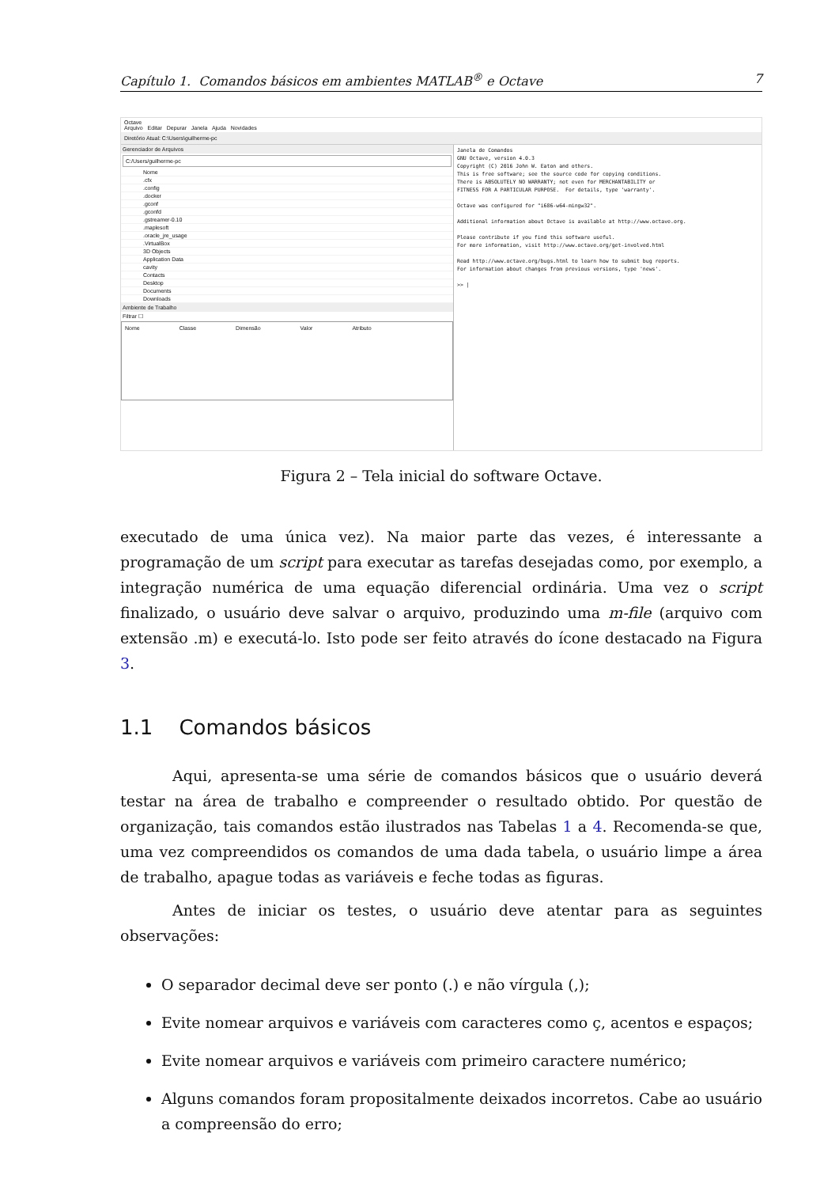Capítulo 1. Comandos básicos em ambientes MATLAB<sup>®</sup> e Octave 7
Octave
Arquivo Editar Depurar Janela Ajuda Novidades
Diretório Atual: C:\Users\guilherme-pc
Gerenciador de Arquivos
C:/Users/guilherme-pc
Nome
.cfx
.config
.docker
.gconf
.gconfd
.gstreamer-0.10
.maplesoft
.oracle_jre_usage
.VirtualBox
3D Objects
Application Data
cavity
Contacts
Desktop
Documents
Downloads
Ambiente de Trabalho
Filtrar ☐
Nome Classe Dimensão Valor Atributo
Janela de Comandos GNU Octave, version 4.0.3 Copyright (C) 2016 John W. Eaton and others. This is free software; see the source code for copying conditions. There is ABSOLUTELY NO WARRANTY; not even for MERCHANTABILITY or FITNESS FOR A PARTICULAR PURPOSE. For details, type 'warranty'. Octave was configured for "i686-w64-mingw32". Additional information about Octave is available at http://www.octave.org. Please contribute if you find this software useful. For more information, visit http://www.octave.org/get-involved.html Read http://www.octave.org/bugs.html to learn how to submit bug reports. For information about changes from previous versions, type 'news'. >> |
Figura 2 – Tela inicial do software Octave.
executado de uma única vez). Na maior parte das vezes, é interessante a programação de um script para executar as tarefas desejadas como, por exemplo, a integração numérica de uma equação diferencial ordinária. Uma vez o script finalizado, o usuário deve salvar o arquivo, produzindo uma m-file (arquivo com extensão .m) e executá-lo. Isto pode ser feito através do ícone destacado na Figura 3.
1.1 Comandos básicos
Aqui, apresenta-se uma série de comandos básicos que o usuário deverá testar na área de trabalho e compreender o resultado obtido. Por questão de organização, tais comandos estão ilustrados nas Tabelas 1 a 4. Recomenda-se que, uma vez compreendidos os comandos de uma dada tabela, o usuário limpe a área de trabalho, apague todas as variáveis e feche todas as figuras.
Antes de iniciar os testes, o usuário deve atentar para as seguintes observações:
O separador decimal deve ser ponto (.) e não vírgula (,);
Evite nomear arquivos e variáveis com caracteres como ç, acentos e espaços;
Evite nomear arquivos e variáveis com primeiro caractere numérico;
Alguns comandos foram propositalmente deixados incorretos. Cabe ao usuário a compreensão do erro;